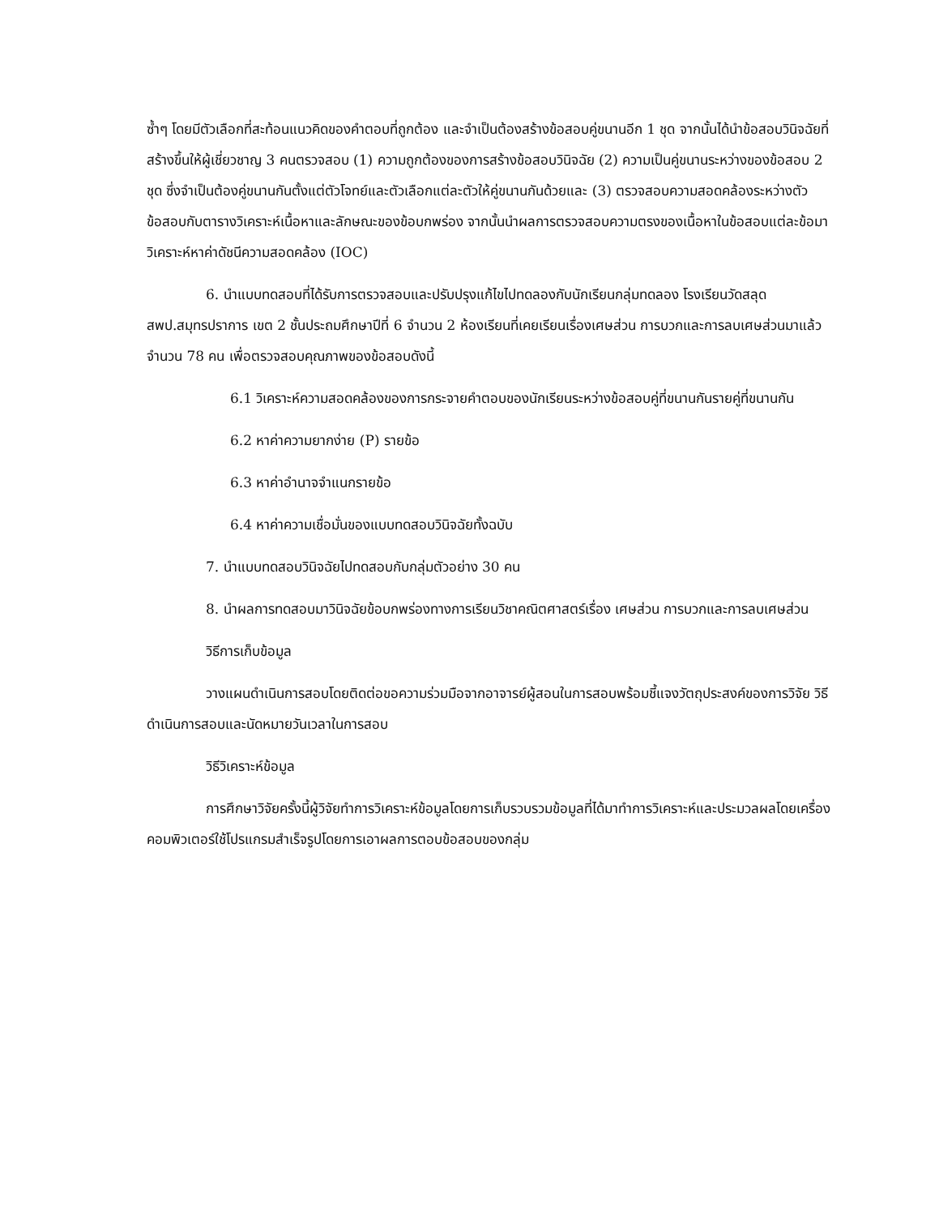ซ้ำๆ โดยมีตัวเลือกที่สะท้อนแนวคิดของคำตอบที่ถูกต้อง และจำเป็นต้องสร้างข้อสอบคู่ขนานอีก 1 ชุด จากนั้นได้นำข้อสอบวินิจฉัยที่สร้างขึ้นให้ผู้เชี่ยวชาญ 3 คนตรวจสอบ (1) ความถูกต้องของการสร้างข้อสอบวินิจฉัย (2) ความเป็นคู่ขนานระหว่างของข้อสอบ 2 ชุด ซึ่งจำเป็นต้องคู่ขนานกันตั้งแต่ตัวโจทย์และตัวเลือกแต่ละตัวให้คู่ขนานกันด้วยและ (3) ตรวจสอบความสอดคล้องระหว่างตัวข้อสอบกับตารางวิเคราะห์เนื้อหาและลักษณะของข้อบกพร่อง จากนั้นนำผลการตรวจสอบความตรงของเนื้อหาในข้อสอบแต่ละข้อมาวิเคราะห์หาค่าดัชนีความสอดคล้อง (IOC)
6. นำแบบทดสอบที่ได้รับการตรวจสอบและปรับปรุงแก้ไขไปทดลองกับนักเรียนกลุ่มทดลอง โรงเรียนวัดสลุด สพป.สมุทรปราการ เขต 2 ชั้นประถมศึกษาปีที่ 6 จำนวน 2 ห้องเรียนที่เคยเรียนเรื่องเศษส่วน การบวกและการลบเศษส่วนมาแล้วจำนวน 78 คน เพื่อตรวจสอบคุณภาพของข้อสอบดังนี้
6.1 วิเคราะห์ความสอดคล้องของการกระจายคำตอบของนักเรียนระหว่างข้อสอบคู่ที่ขนานกันรายคู่ที่ขนานกัน
6.2 หาค่าความยากง่าย (P) รายข้อ
6.3 หาค่าอำนาจจำแนกรายข้อ
6.4 หาค่าความเชื่อมั่นของแบบทดสอบวินิจฉัยทั้งฉบับ
7. นำแบบทดสอบวินิจฉัยไปทดสอบกับกลุ่มตัวอย่าง 30 คน
8. นำผลการทดสอบมาวินิจฉัยข้อบกพร่องทางการเรียนวิชาคณิตศาสตร์เรื่อง เศษส่วน การบวกและการลบเศษส่วน
วิธีการเก็บข้อมูล
วางแผนดำเนินการสอบโดยติดต่อขอความร่วมมือจากอาจารย์ผู้สอนในการสอบพร้อมชี้แจงวัตถุประสงค์ของการวิจัย วิธีดำเนินการสอบและนัดหมายวันเวลาในการสอบ
วิธีวิเคราะห์ข้อมูล
การศึกษาวิจัยครั้งนี้ผู้วิจัยทำการวิเคราะห์ข้อมูลโดยการเก็บรวบรวมข้อมูลที่ได้มาทำการวิเคราะห์และประมวลผลโดยเครื่องคอมพิวเตอร์ใช้โปรแกรมสำเร็จรูปโดยการเอาผลการตอบข้อสอบของกลุ่ม